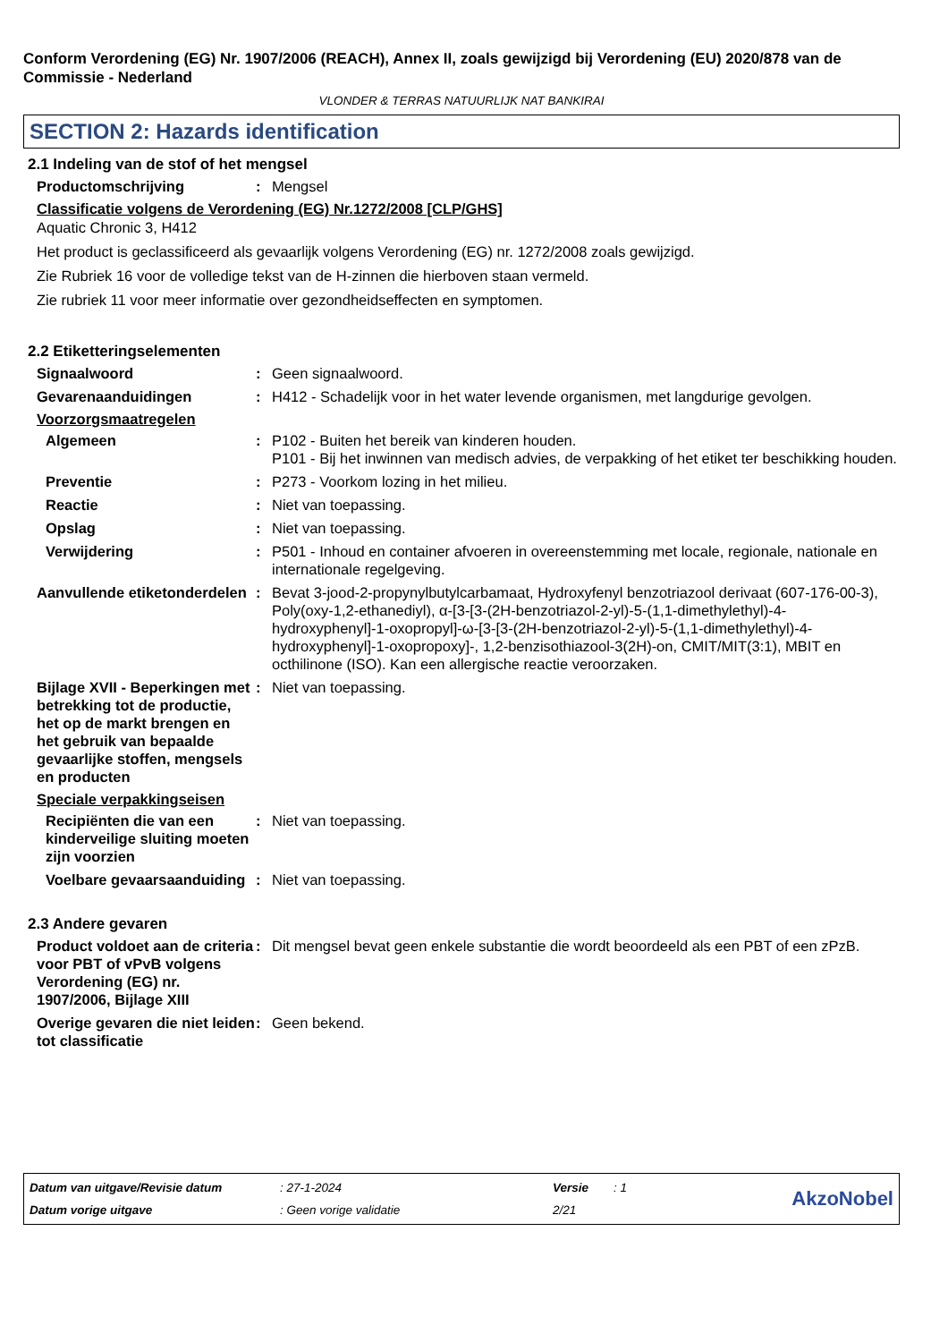Conform Verordening (EG) Nr. 1907/2006 (REACH), Annex II, zoals gewijzigd bij Verordening (EU) 2020/878 van de Commissie - Nederland
VLONDER & TERRAS NATUURLIJK NAT BANKIRAI
SECTION 2: Hazards identification
2.1 Indeling van de stof of het mengsel
Productomschrijving : Mengsel
Classificatie volgens de Verordening (EG) Nr.1272/2008 [CLP/GHS]
Aquatic Chronic 3, H412
Het product is geclassificeerd als gevaarlijk volgens Verordening (EG) nr. 1272/2008 zoals gewijzigd.
Zie Rubriek 16 voor de volledige tekst van de H-zinnen die hierboven staan vermeld.
Zie rubriek 11 voor meer informatie over gezondheidseffecten en symptomen.
2.2 Etiketteringselementen
Signaalwoord : Geen signaalwoord.
Gevarenaanduidingen : H412 - Schadelijk voor in het water levende organismen, met langdurige gevolgen.
Voorzorgsmaatregelen
Algemeen : P102 - Buiten het bereik van kinderen houden.
P101 - Bij het inwinnen van medisch advies, de verpakking of het etiket ter beschikking houden.
Preventie : P273 - Voorkom lozing in het milieu.
Reactie : Niet van toepassing.
Opslag : Niet van toepassing.
Verwijdering : P501 - Inhoud en container afvoeren in overeenstemming met locale, regionale, nationale en internationale regelgeving.
Aanvullende etiketonderdelen
: Bevat 3-jood-2-propynylbutylcarbamaat, Hydroxyfenyl benzotriazool derivaat (607-176-00-3), Poly(oxy-1,2-ethanediyl), α-[3-[3-(2H-benzotriazol-2-yl)-5-(1,1-dimethylethyl)-4-hydroxyphenyl]-1-oxopropyl]-ω-[3-[3-(2H-benzotriazol-2-yl)-5-(1,1-dimethylethyl)-4-hydroxyphenyl]-1-oxopropoxy]-, 1,2-benzisothiazool-3(2H)-on, CMIT/MIT(3:1), MBIT en octhilinone (ISO). Kan een allergische reactie veroorzaken.
Bijlage XVII - Beperkingen met betrekking tot de productie, het op de markt brengen en het gebruik van bepaalde gevaarlijke stoffen, mengsels en producten
: Niet van toepassing.
Speciale verpakkingseisen
Recipiënten die van een kinderveilige sluiting moeten zijn voorzien
: Niet van toepassing.
Voelbare gevaarsaanduiding
: Niet van toepassing.
2.3 Andere gevaren
Product voldoet aan de criteria voor PBT of vPvB volgens Verordening (EG) nr. 1907/2006, Bijlage XIII
: Dit mengsel bevat geen enkele substantie die wordt beoordeeld als een PBT of een zPzB.
Overige gevaren die niet leiden tot classificatie
: Geen bekend.
Datum van uitgave/Revisie datum
: 27-1-2024
Versie
: 1
AkzoNobel
Datum vorige uitgave
: Geen vorige validatie
2/21